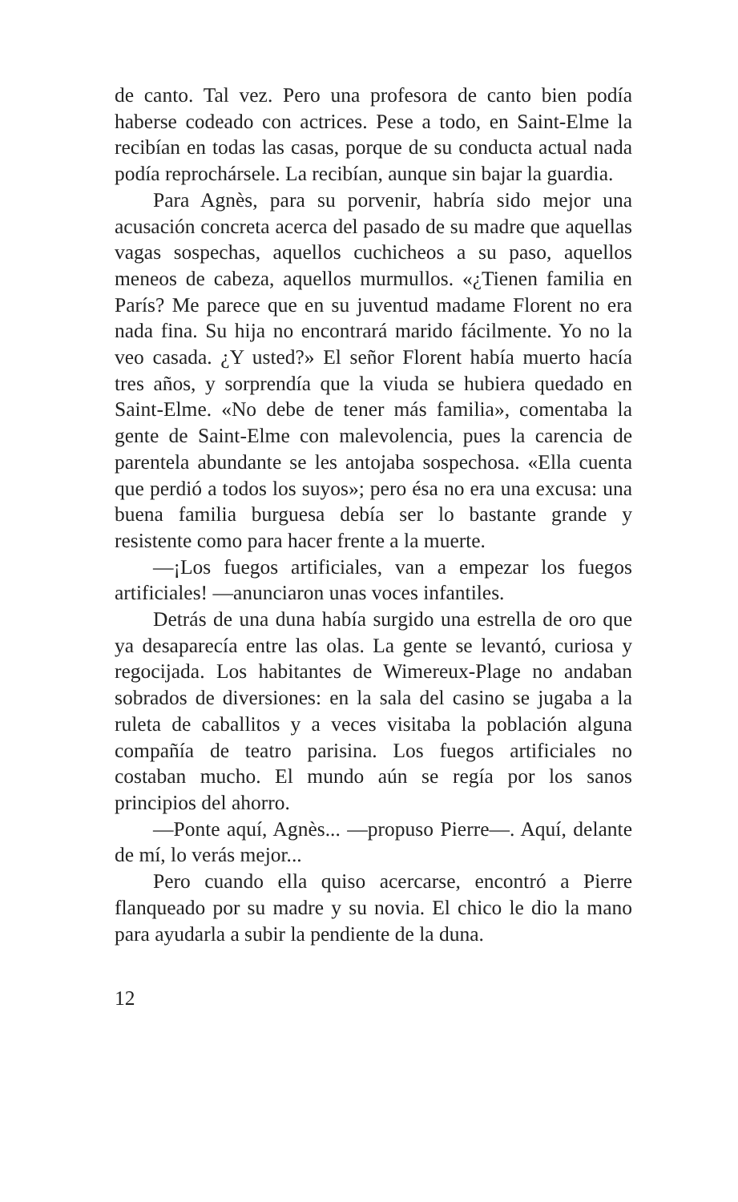de canto. Tal vez. Pero una profesora de canto bien podía haberse codeado con actrices. Pese a todo, en Saint-Elme la recibían en todas las casas, porque de su conducta actual nada podía reprochársele. La recibían, aunque sin bajar la guardia.
Para Agnès, para su porvenir, habría sido mejor una acusación concreta acerca del pasado de su madre que aquellas vagas sospechas, aquellos cuchicheos a su paso, aquellos meneos de cabeza, aquellos murmullos. «¿Tienen familia en París? Me parece que en su juventud madame Florent no era nada fina. Su hija no encontrará marido fácilmente. Yo no la veo casada. ¿Y usted?» El señor Florent había muerto hacía tres años, y sorprendía que la viuda se hubiera quedado en Saint-Elme. «No debe de tener más familia», comentaba la gente de Saint-Elme con malevolencia, pues la carencia de parentela abundante se les antojaba sospechosa. «Ella cuenta que perdió a todos los suyos»; pero ésa no era una excusa: una buena familia burguesa debía ser lo bastante grande y resistente como para hacer frente a la muerte.
—¡Los fuegos artificiales, van a empezar los fuegos artificiales! —anunciaron unas voces infantiles.
Detrás de una duna había surgido una estrella de oro que ya desaparecía entre las olas. La gente se levantó, curiosa y regocijada. Los habitantes de Wimereux-Plage no andaban sobrados de diversiones: en la sala del casino se jugaba a la ruleta de caballitos y a veces visitaba la población alguna compañía de teatro parisina. Los fuegos artificiales no costaban mucho. El mundo aún se regía por los sanos principios del ahorro.
—Ponte aquí, Agnès... —propuso Pierre—. Aquí, delante de mí, lo verás mejor...
Pero cuando ella quiso acercarse, encontró a Pierre flanqueado por su madre y su novia. El chico le dio la mano para ayudarla a subir la pendiente de la duna.
12